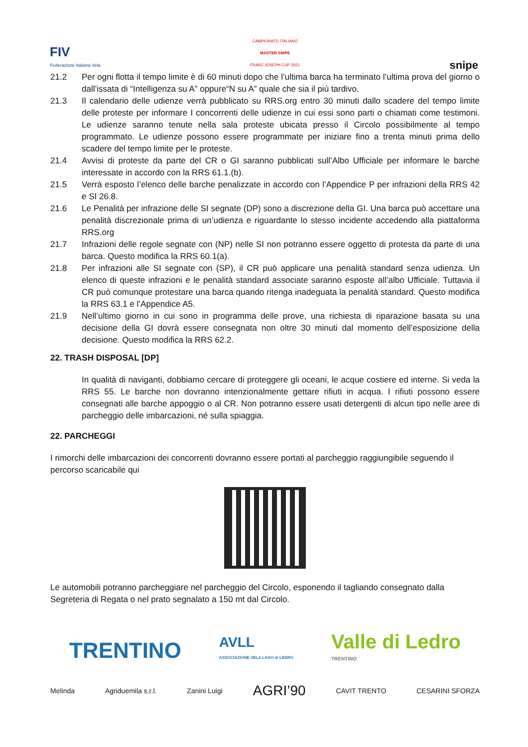FIV
Federazione Italiana Vela
CAMPIONATO ITALIANO
MASTER SNIPE
FRANZ JOSEPH CUP 2021
snipe
21.2 Per ogni flotta il tempo limite è di 60 minuti dopo che l’ultima barca ha terminato l’ultima prova del giorno o dall’issata di “Intelligenza su A” oppure“N su A” quale che sia il più tardivo.
21.3 Il calendario delle udienze verrà pubblicato su RRS.org entro 30 minuti dallo scadere del tempo limite delle proteste per informare I concorrenti delle udienze in cui essi sono parti o chiamati come testimoni. Le udienze saranno tenute nella sala proteste ubicata presso il Circolo possibilmente al tempo programmato. Le udienze possono essere programmate per iniziare fino a trenta minuti prima dello scadere del tempo limite per le proteste.
21.4 Avvisi di proteste da parte del CR o GI saranno pubblicati sull’Albo Ufficiale per informare le barche interessate in accordo con la RRS 61.1.(b).
21.5 Verrà esposto l’elenco delle barche penalizzate in accordo con l’Appendice P per infrazioni della RRS 42 e SI 26.8.
21.6 Le Penalità per infrazione delle SI segnate (DP) sono a discrezione della GI. Una barca può accettare una penalità discrezionale prima di un’udienza e riguardante lo stesso incidente accedendo alla piattaforma RRS.org
21.7 Infrazioni delle regole segnate con (NP) nelle SI non potranno essere oggetto di protesta da parte di una barca. Questo modifica la RRS 60.1(a).
21.8 Per infrazioni alle SI segnate con (SP), il CR può applicare una penalità standard senza udienza. Un elenco di queste infrazioni e le penalità standard associate saranno esposte all’albo Ufficiale. Tuttavia il CR può comunque protestare una barca quando ritenga inadeguata la penalità standard. Questo modifica la RRS 63.1 e l’Appendice A5.
21.9 Nell’ultimo giorno in cui sono in programma delle prove, una richiesta di riparazione basata su una decisione della GI dovrà essere consegnata non oltre 30 minuti dal momento dell’esposizione della decisione. Questo modifica la RRS 62.2.
22. TRASH DISPOSAL [DP]
In qualità di naviganti, dobbiamo cercare di proteggere gli oceani, le acque costiere ed interne. Si veda la RRS 55. Le barche non dovranno intenzionalmente gettare rifiuti in acqua. I rifiuti possono essere consegnati alle barche appoggio o al CR. Non potranno essere usati detergenti di alcun tipo nelle aree di parcheggio delle imbarcazioni, né sulla spiaggia.
22. PARCHEGGI
I rimorchi delle imbarcazioni dei concorrenti dovranno essere portati al parcheggio raggiungibile seguendo il percorso scaricabile qui
Le automobili potranno parcheggiare nel parcheggio del Circolo, esponendo il tagliando consegnato dalla Segreteria di Regata o nel prato segnalato a 150 mt dal Circolo.
TRENTINO AVLL
ASSOCIAZIONE VELA LAGO di LEDRO Valle di Ledro
TRENTINO
Melinda Agriduemila s.r.l. Zanini Luigi AGRI’90 CAVIT TRENTO CESARINI SFORZA